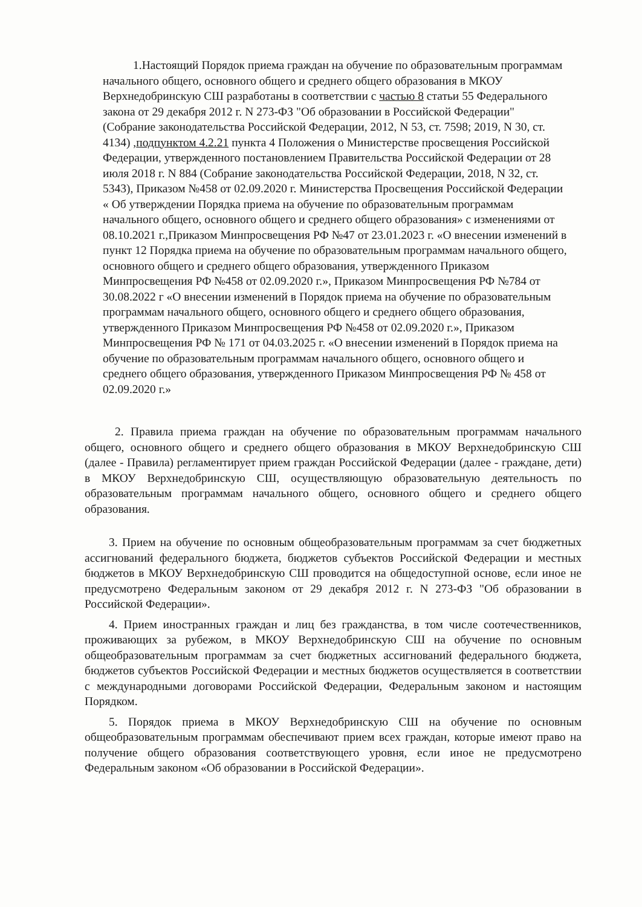1.Настоящий Порядок приема граждан на обучение по образовательным программам начального общего, основного общего и среднего общего образования в МКОУ Верхнедобринскую СШ разработаны в соответствии с частью 8 статьи 55 Федерального закона от 29 декабря 2012 г. N 273-ФЗ "Об образовании в Российской Федерации" (Собрание законодательства Российской Федерации, 2012, N 53, ст. 7598; 2019, N 30, ст. 4134) ,подпунктом 4.2.21 пункта 4 Положения о Министерстве просвещения Российской Федерации, утвержденного постановлением Правительства Российской Федерации от 28 июля 2018 г. N 884 (Собрание законодательства Российской Федерации, 2018, N 32, ст. 5343), Приказом №458 от 02.09.2020 г. Министерства Просвещения Российской Федерации « Об утверждении Порядка приема на обучение по образовательным программам начального общего, основного общего и среднего общего образования» с изменениями от 08.10.2021 г.,Приказом Минпросвещения РФ №47 от 23.01.2023 г. «О внесении изменений в пункт 12 Порядка приема на обучение по образовательным программам начального общего, основного общего и среднего общего образования, утвержденного Приказом Минпросвещения РФ №458 от 02.09.2020 г.», Приказом Минпросвещения РФ №784 от 30.08.2022 г «О внесении изменений в Порядок приема на обучение по образовательным программам начального общего, основного общего и среднего общего образования, утвержденного Приказом Минпросвещения РФ №458 от 02.09.2020 г.», Приказом Минпросвещения РФ № 171 от 04.03.2025 г. «О внесении изменений в Порядок приема на обучение по образовательным программам начального общего, основного общего и среднего общего образования, утвержденного Приказом Минпросвещения РФ № 458 от 02.09.2020 г.»
2. Правила приема граждан на обучение по образовательным программам начального общего, основного общего и среднего общего образования в МКОУ Верхнедобринскую СШ (далее - Правила) регламентирует прием граждан Российской Федерации (далее - граждане, дети) в МКОУ Верхнедобринскую СШ, осуществляющую образовательную деятельность по образовательным программам начального общего, основного общего и среднего общего образования.
3. Прием на обучение по основным общеобразовательным программам за счет бюджетных ассигнований федерального бюджета, бюджетов субъектов Российской Федерации и местных бюджетов в МКОУ Верхнедобринскую СШ проводится на общедоступной основе, если иное не предусмотрено Федеральным законом от 29 декабря 2012 г. N 273-ФЗ "Об образовании в Российской Федерации».
4. Прием иностранных граждан и лиц без гражданства, в том числе соотечественников, проживающих за рубежом, в МКОУ Верхнедобринскую СШ на обучение по основным общеобразовательным программам за счет бюджетных ассигнований федерального бюджета, бюджетов субъектов Российской Федерации и местных бюджетов осуществляется в соответствии с международными договорами Российской Федерации, Федеральным законом и настоящим Порядком.
5. Порядок приема в МКОУ Верхнедобринскую СШ на обучение по основным общеобразовательным программам обеспечивают прием всех граждан, которые имеют право на получение общего образования соответствующего уровня, если иное не предусмотрено Федеральным законом «Об образовании в Российской Федерации».